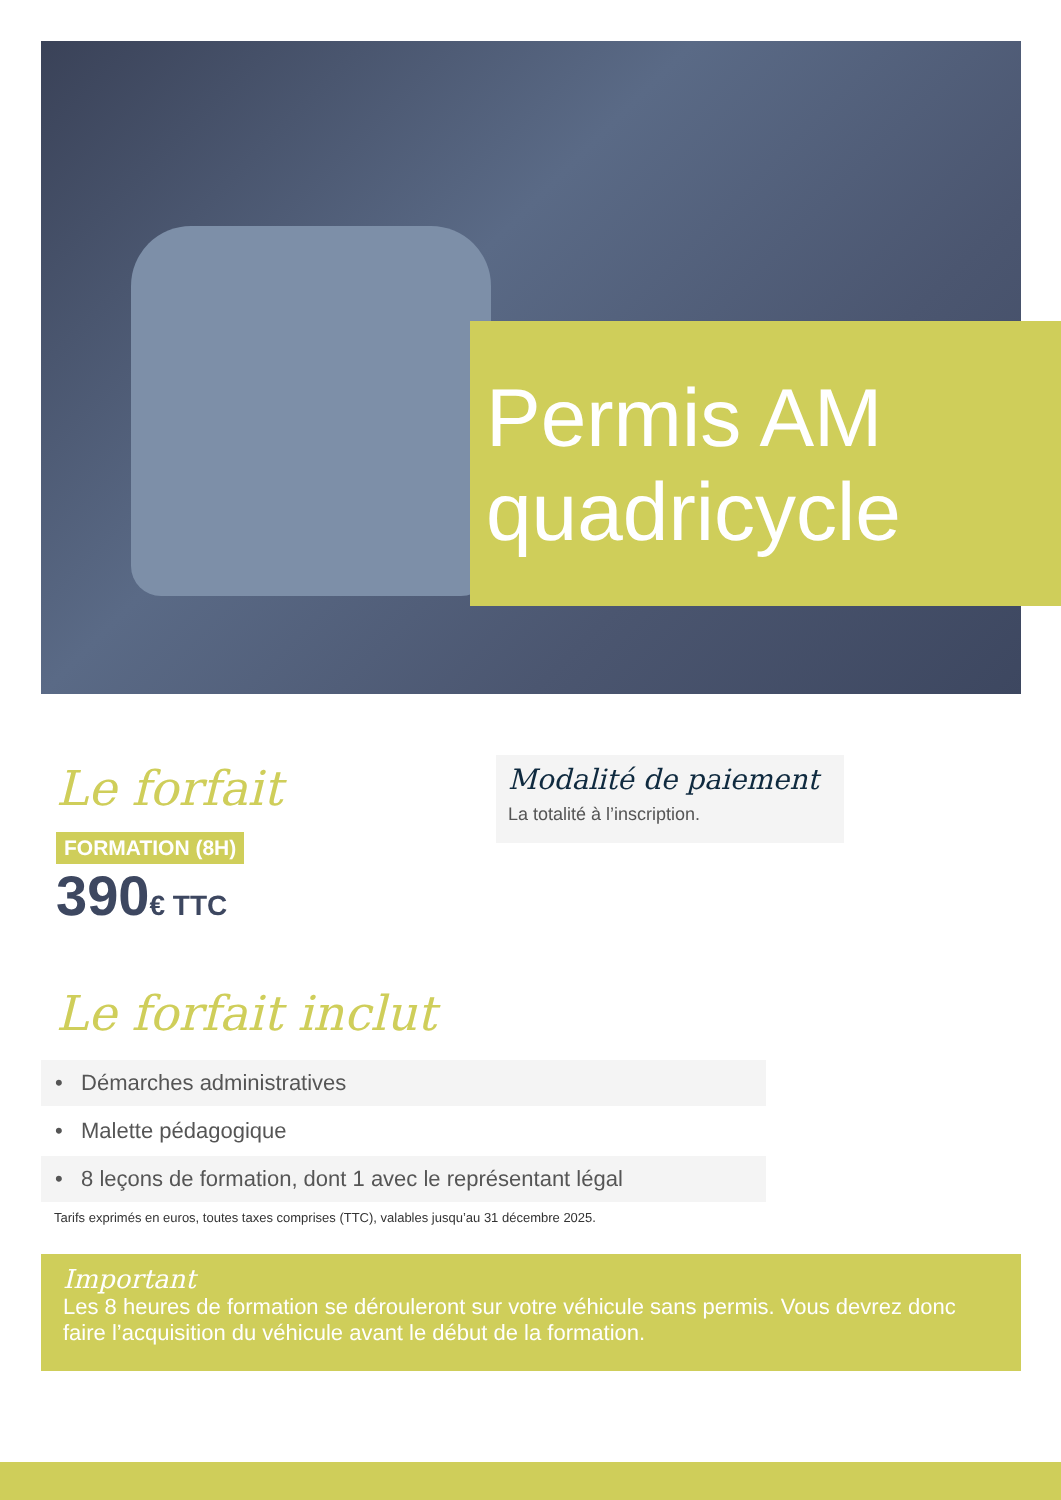Permis AM
quadricycle
Le forfait
FORMATION (8H)
390€ TTC
Modalité de paiement
La totalité à l’inscription.
Le forfait inclut
• Démarches administratives
• Malette pédagogique
• 8 leçons de formation, dont 1 avec le représentant légal
Tarifs exprimés en euros, toutes taxes comprises (TTC), valables jusqu’au 31 décembre 2025.
Important
Les 8 heures de formation se dérouleront sur votre véhicule sans permis. Vous devrez donc faire l’acquisition du véhicule avant le début de la formation.